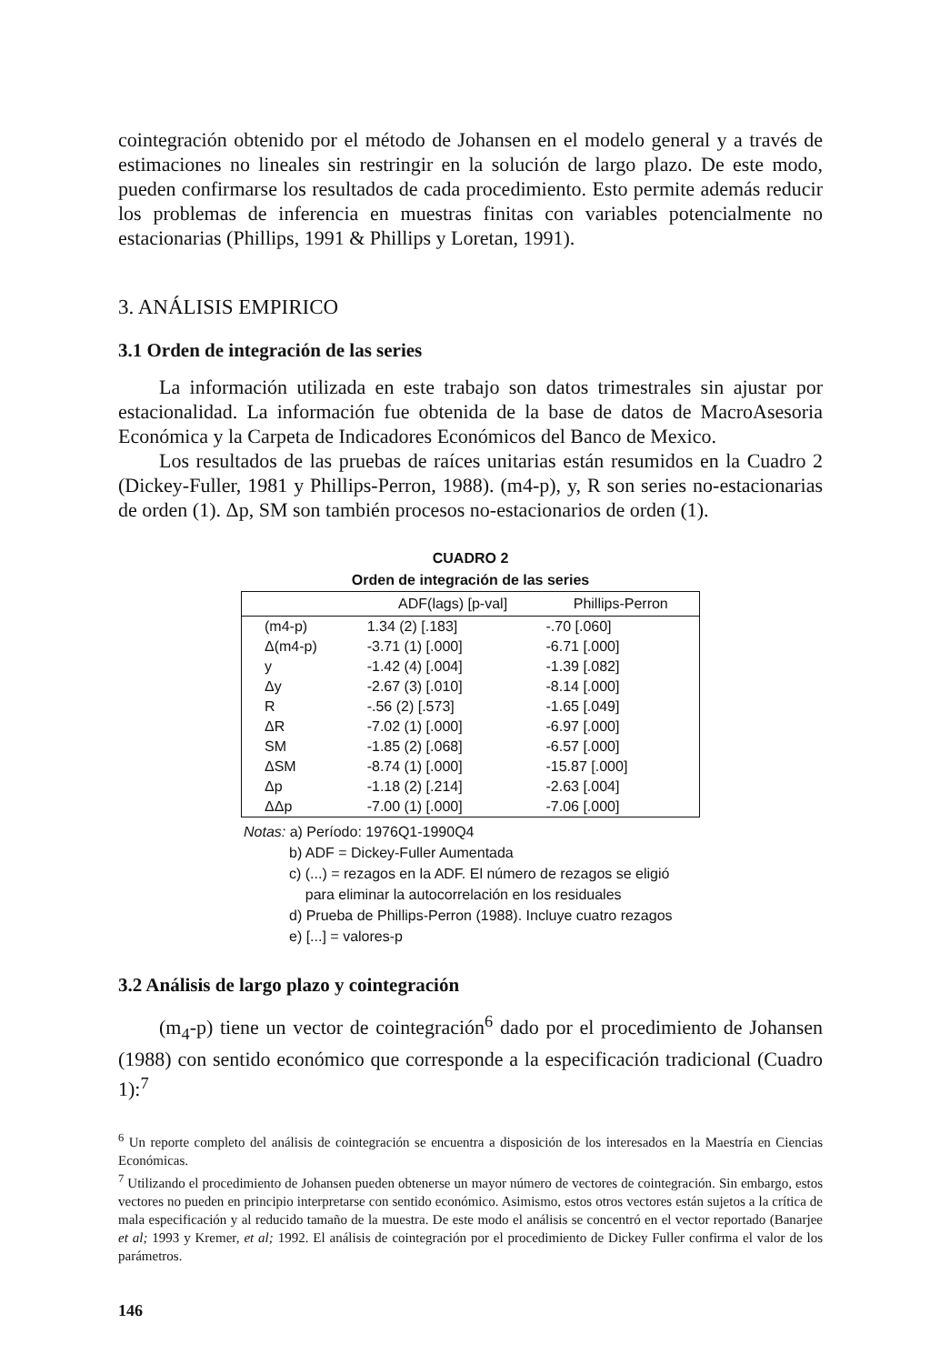cointegración obtenido por el método de Johansen en el modelo general y a través de estimaciones no lineales sin restringir en la solución de largo plazo. De este modo, pueden confirmarse los resultados de cada procedimiento. Esto permite además reducir los problemas de inferencia en muestras finitas con variables potencialmente no estacionarias (Phillips, 1991 & Phillips y Loretan, 1991).
3. ANÁLISIS EMPIRICO
3.1 Orden de integración de las series
La información utilizada en este trabajo son datos trimestrales sin ajustar por estacionalidad. La información fue obtenida de la base de datos de MacroAsesoria Económica y la Carpeta de Indicadores Económicos del Banco de Mexico.
Los resultados de las pruebas de raíces unitarias están resumidos en la Cuadro 2 (Dickey-Fuller, 1981 y Phillips-Perron, 1988). (m4-p), y, R son series no-estacionarias de orden (1). Δp, SM son también procesos no-estacionarios de orden (1).
CUADRO 2
Orden de integración de las series
| | ADF(lags) [p-val] | Phillips-Perron |
| --- | --- | --- |
| (m4-p) | 1.34 (2) [.183] | -.70 [.060] |
| Δ(m4-p) | -3.71 (1) [.000] | -6.71 [.000] |
| y | -1.42 (4) [.004] | -1.39 [.082] |
| Δy | -2.67 (3) [.010] | -8.14 [.000] |
| R | -.56 (2) [.573] | -1.65 [.049] |
| ΔR | -7.02 (1) [.000] | -6.97 [.000] |
| SM | -1.85 (2) [.068] | -6.57 [.000] |
| ΔSM | -8.74 (1) [.000] | -15.87 [.000] |
| Δp | -1.18 (2) [.214] | -2.63 [.004] |
| ΔΔp | -7.00 (1) [.000] | -7.06 [.000] |
Notas: a) Período: 1976Q1-1990Q4
b) ADF = Dickey-Fuller Aumentada
c) (...) = rezagos en la ADF. El número de rezagos se eligió
para eliminar la autocorrelación en los residuales
d) Prueba de Phillips-Perron (1988). Incluye cuatro rezagos
e) [...] = valores-p
3.2 Análisis de largo plazo y cointegración
(m<sub>4</sub>-p) tiene un vector de cointegración<sup>6</sup> dado por el procedimiento de Johansen (1988) con sentido económico que corresponde a la especificación tradicional (Cuadro 1):<sup>7</sup>
<sup>6</sup> Un reporte completo del análisis de cointegración se encuentra a disposición de los interesados en la Maestría en Ciencias Económicas.
<sup>7</sup> Utilizando el procedimiento de Johansen pueden obtenerse un mayor número de vectores de cointegración. Sin embargo, estos vectores no pueden en principio interpretarse con sentido económico. Asimismo, estos otros vectores están sujetos a la crítica de mala especificación y al reducido tamaño de la muestra. De este modo el análisis se concentró en el vector reportado (Banarjee et al; 1993 y Kremer, et al; 1992. El análisis de cointegración por el procedimiento de Dickey Fuller confirma el valor de los parámetros.
146